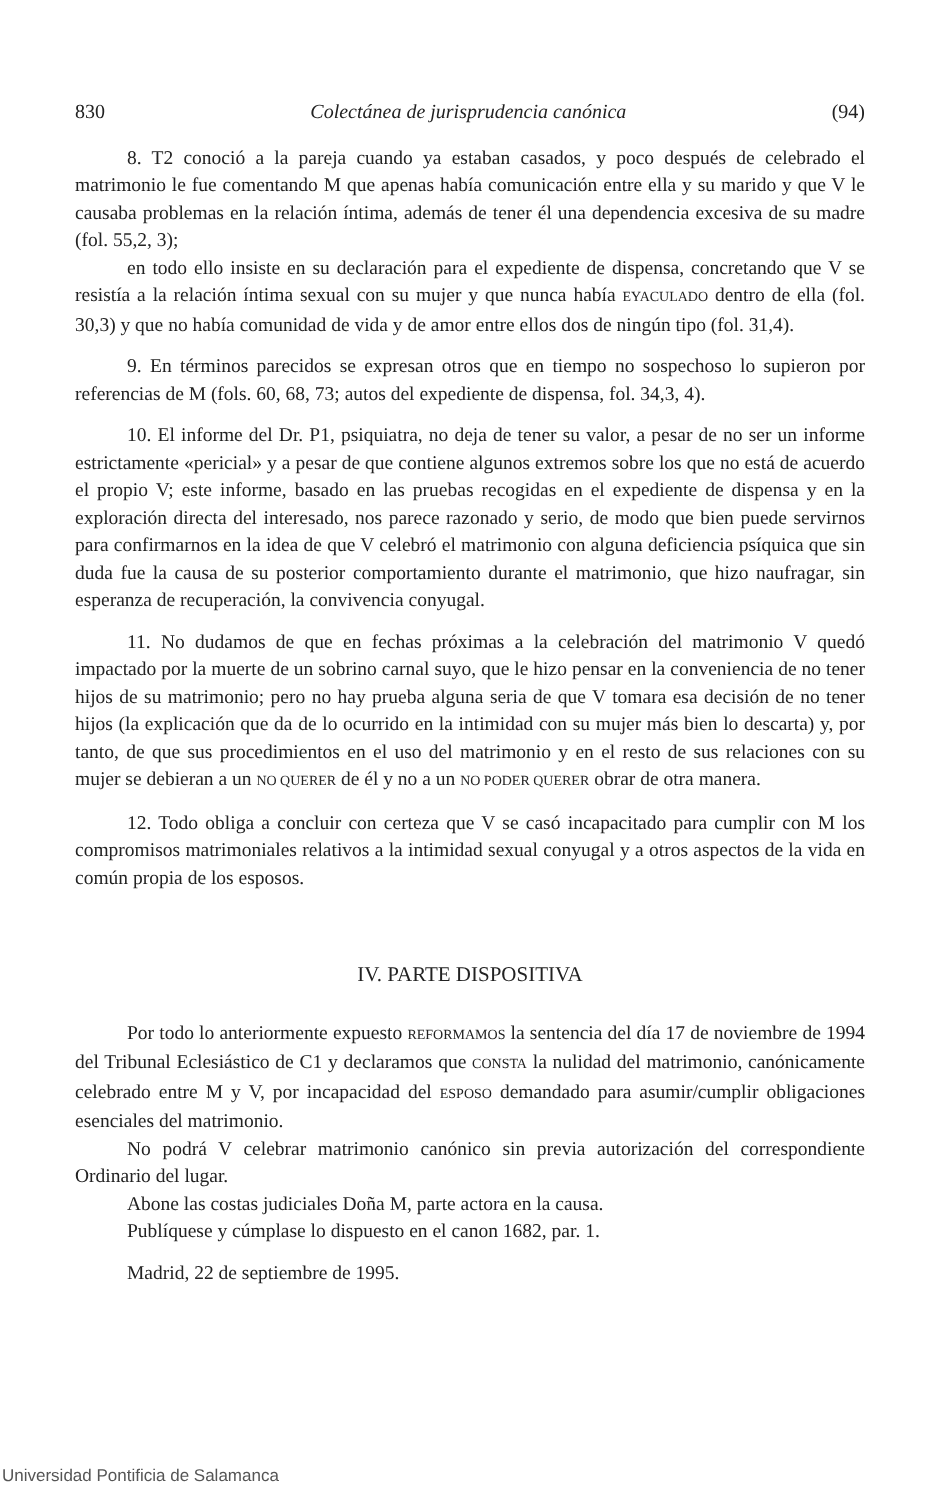830 Colectánea de jurisprudencia canónica (94)
8. T2 conoció a la pareja cuando ya estaban casados, y poco después de celebrado el matrimonio le fue comentando M que apenas había comunicación entre ella y su marido y que V le causaba problemas en la relación íntima, además de tener él una dependencia excesiva de su madre (fol. 55,2, 3);
en todo ello insiste en su declaración para el expediente de dispensa, concretando que V se resistía a la relación íntima sexual con su mujer y que nunca había EYACULADO dentro de ella (fol. 30,3) y que no había comunidad de vida y de amor entre ellos dos de ningún tipo (fol. 31,4).
9. En términos parecidos se expresan otros que en tiempo no sospechoso lo supieron por referencias de M (fols. 60, 68, 73; autos del expediente de dispensa, fol. 34,3, 4).
10. El informe del Dr. P1, psiquiatra, no deja de tener su valor, a pesar de no ser un informe estrictamente «pericial» y a pesar de que contiene algunos extremos sobre los que no está de acuerdo el propio V; este informe, basado en las pruebas recogidas en el expediente de dispensa y en la exploración directa del interesado, nos parece razonado y serio, de modo que bien puede servirnos para confirmarnos en la idea de que V celebró el matrimonio con alguna deficiencia psíquica que sin duda fue la causa de su posterior comportamiento durante el matrimonio, que hizo naufragar, sin esperanza de recuperación, la convivencia conyugal.
11. No dudamos de que en fechas próximas a la celebración del matrimonio V quedó impactado por la muerte de un sobrino carnal suyo, que le hizo pensar en la conveniencia de no tener hijos de su matrimonio; pero no hay prueba alguna seria de que V tomara esa decisión de no tener hijos (la explicación que da de lo ocurrido en la intimidad con su mujer más bien lo descarta) y, por tanto, de que sus procedimientos en el uso del matrimonio y en el resto de sus relaciones con su mujer se debieran a un NO QUERER de él y no a un NO PODER QUERER obrar de otra manera.
12. Todo obliga a concluir con certeza que V se casó incapacitado para cumplir con M los compromisos matrimoniales relativos a la intimidad sexual conyugal y a otros aspectos de la vida en común propia de los esposos.
IV. PARTE DISPOSITIVA
Por todo lo anteriormente expuesto REFORMAMOS la sentencia del día 17 de noviembre de 1994 del Tribunal Eclesiástico de C1 y declaramos que CONSTA la nulidad del matrimonio, canónicamente celebrado entre M y V, por incapacidad del ESPOSO demandado para asumir/cumplir obligaciones esenciales del matrimonio.
No podrá V celebrar matrimonio canónico sin previa autorización del correspondiente Ordinario del lugar.
Abone las costas judiciales Doña M, parte actora en la causa.
Publíquese y cúmplase lo dispuesto en el canon 1682, par. 1.
Madrid, 22 de septiembre de 1995.
Universidad Pontificia de Salamanca